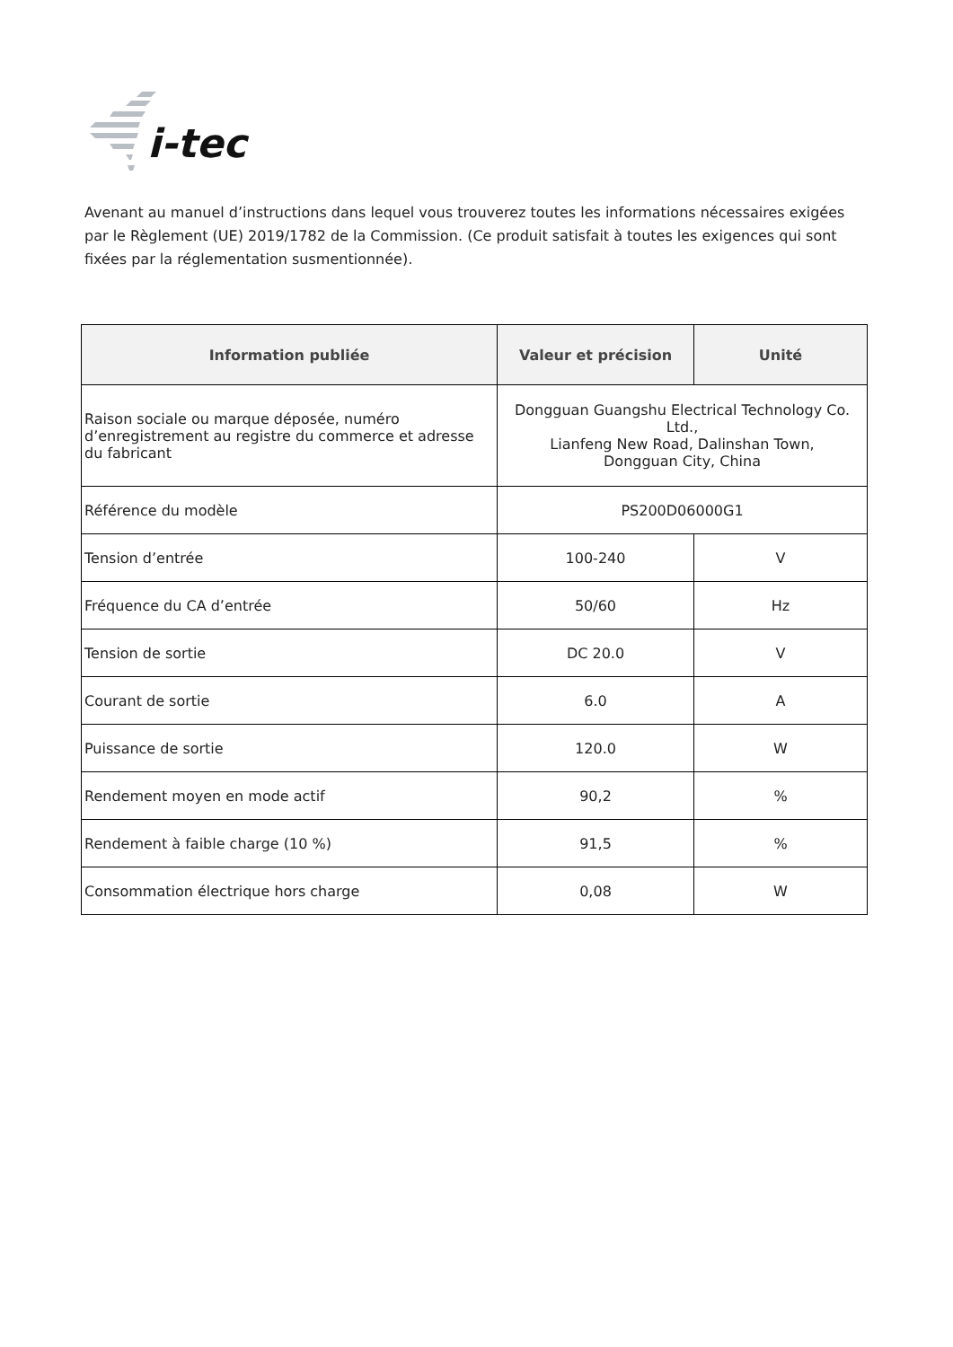i-tec
Avenant au manuel d’instructions dans lequel vous trouverez toutes les informations nécessaires exigées par le Règlement (UE) 2019/1782 de la Commission. (Ce produit satisfait à toutes les exigences qui sont fixées par la réglementation susmentionnée).
| Information publiée | Valeur et précision | Unité |
| --- | --- | --- |
| Raison sociale ou marque déposée, numéro d’enregistrement au registre du commerce et adresse du fabricant | Dongguan Guangshu Electrical Technology Co. Ltd., Lianfeng New Road, Dalinshan Town, Dongguan City, China | |
| Référence du modèle | PS200D06000G1 | |
| Tension d’entrée | 100-240 | V |
| Fréquence du CA d’entrée | 50/60 | Hz |
| Tension de sortie | DC 20.0 | V |
| Courant de sortie | 6.0 | A |
| Puissance de sortie | 120.0 | W |
| Rendement moyen en mode actif | 90,2 | % |
| Rendement à faible charge (10 %) | 91,5 | % |
| Consommation électrique hors charge | 0,08 | W |